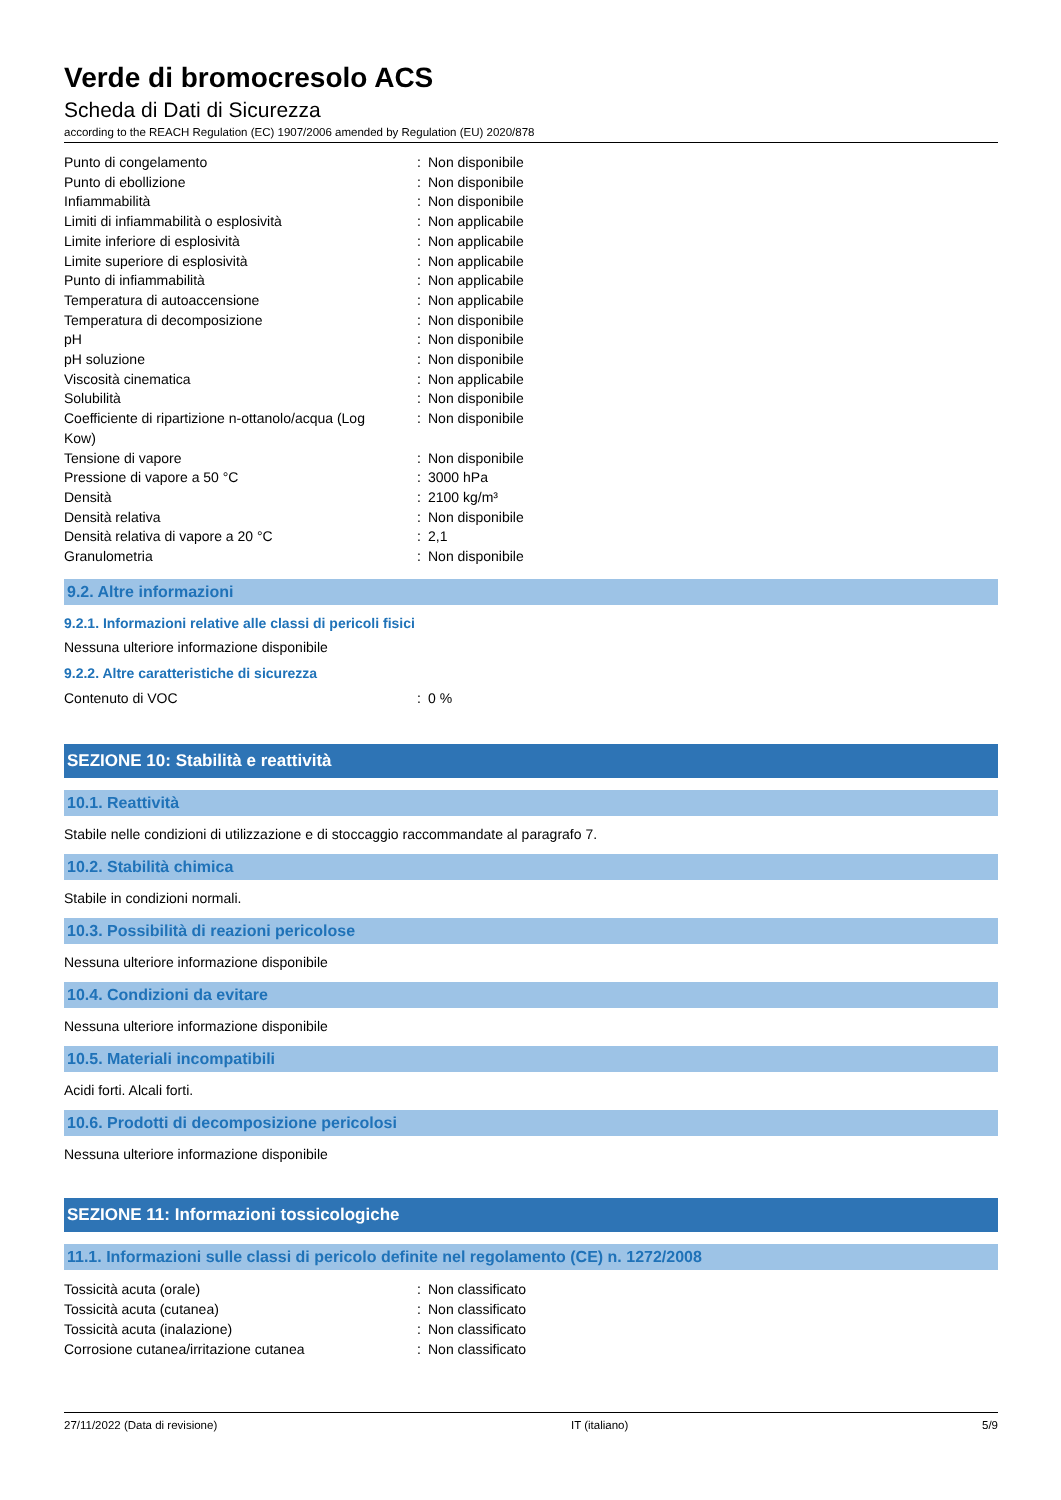Verde di bromocresolo ACS
Scheda di Dati di Sicurezza
according to the REACH Regulation (EC) 1907/2006 amended by Regulation (EU) 2020/878
| Punto di congelamento | : | Non disponibile |
| Punto di ebollizione | : | Non disponibile |
| Infiammabilità | : | Non disponibile |
| Limiti di infiammabilità o esplosività | : | Non applicabile |
| Limite inferiore di esplosività | : | Non applicabile |
| Limite superiore di esplosività | : | Non applicabile |
| Punto di infiammabilità | : | Non applicabile |
| Temperatura di autoaccensione | : | Non applicabile |
| Temperatura di decomposizione | : | Non disponibile |
| pH | : | Non disponibile |
| pH soluzione | : | Non disponibile |
| Viscosità cinematica | : | Non applicabile |
| Solubilità | : | Non disponibile |
| Coefficiente di ripartizione n-ottanolo/acqua (Log Kow) | : | Non disponibile |
| Tensione di vapore | : | Non disponibile |
| Pressione di vapore a 50 °C | : | 3000 hPa |
| Densità | : | 2100 kg/m³ |
| Densità relativa | : | Non disponibile |
| Densità relativa di vapore a 20 °C | : | 2,1 |
| Granulometria | : | Non disponibile |
9.2. Altre informazioni
9.2.1. Informazioni relative alle classi di pericoli fisici
Nessuna ulteriore informazione disponibile
9.2.2. Altre caratteristiche di sicurezza
| Contenuto di VOC | : | 0 % |
SEZIONE 10: Stabilità e reattività
10.1. Reattività
Stabile nelle condizioni di utilizzazione e di stoccaggio raccommandate al paragrafo 7.
10.2. Stabilità chimica
Stabile in condizioni normali.
10.3. Possibilità di reazioni pericolose
Nessuna ulteriore informazione disponibile
10.4. Condizioni da evitare
Nessuna ulteriore informazione disponibile
10.5. Materiali incompatibili
Acidi forti. Alcali forti.
10.6. Prodotti di decomposizione pericolosi
Nessuna ulteriore informazione disponibile
SEZIONE 11: Informazioni tossicologiche
11.1. Informazioni sulle classi di pericolo definite nel regolamento (CE) n. 1272/2008
| Tossicità acuta (orale) | : | Non classificato |
| Tossicità acuta (cutanea) | : | Non classificato |
| Tossicità acuta (inalazione) | : | Non classificato |
| Corrosione cutanea/irritazione cutanea | : | Non classificato |
27/11/2022 (Data di revisione) IT (italiano) 5/9